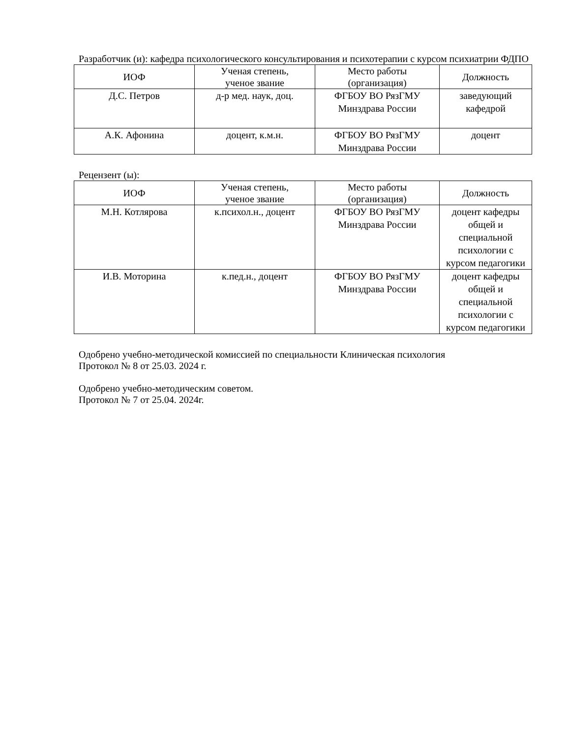Разработчик (и): кафедра психологического консультирования и психотерапии с курсом психиатрии ФДПО
| ИОФ | Ученая степень, ученое звание | Место работы (организация) | Должность |
| --- | --- | --- | --- |
| Д.С. Петров | д-р мед. наук, доц. | ФГБОУ ВО РязГМУ Минздрава России | заведующий кафедрой |
| А.К. Афонина | доцент, к.м.н. | ФГБОУ ВО РязГМУ Минздрава России | доцент |
Рецензент (ы):
| ИОФ | Ученая степень, ученое звание | Место работы (организация) | Должность |
| --- | --- | --- | --- |
| М.Н. Котлярова | к.психол.н., доцент | ФГБОУ ВО РязГМУ Минздрава России | доцент кафедры общей и специальной психологии с курсом педагогики |
| И.В. Моторина | к.пед.н., доцент | ФГБОУ ВО РязГМУ Минздрава России | доцент кафедры общей и специальной психологии с курсом педагогики |
Одобрено учебно-методической комиссией по специальности Клиническая психология
Протокол № 8 от 25.03. 2024 г.
Одобрено учебно-методическим советом.
Протокол № 7 от 25.04. 2024г.